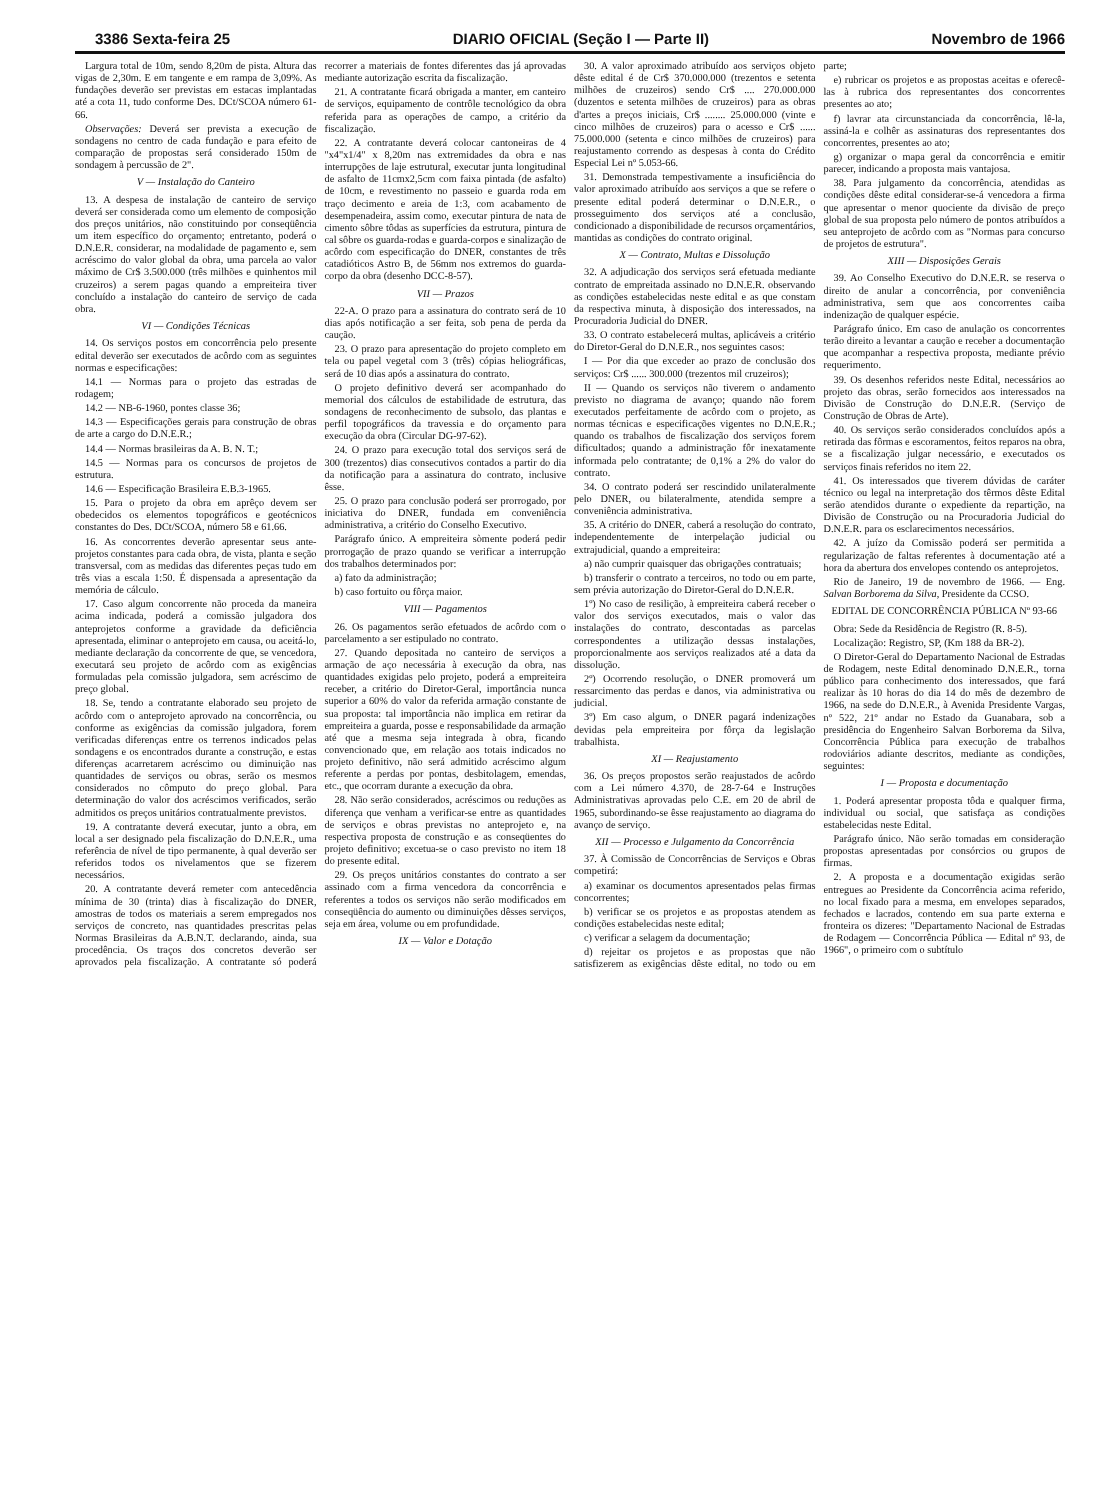3386 Sexta-feira 25 DIARIO OFICIAL (Seção I — Parte II) Novembro de 1966
Largura total de 10m, sendo 8,20m de pista. Altura das vigas de 2,30m. E em tangente e em rampa de 3,09%. As fundações deverão ser previstas em estacas implantadas até a cota 11, tudo conforme Des. DCt/SCOA número 61-66.
Observações: Deverá ser prevista a execução de sondagens no centro de cada fundação e para efeito de comparação de propostas será considerado 150m de sondagem à percussão de 2".
V — Instalação do Canteiro
13. A despesa de instalação de canteiro de serviço deverá ser considerada como um elemento de composição dos preços unitários, não constituindo por conseqüência um item específico do orçamento; entretanto, poderá o D.N.E.R. considerar, na modalidade de pagamento e, sem acréscimo do valor global da obra, uma parcela ao valor máximo de Cr$ 3.500.000 (três milhões e quinhentos mil cruzeiros) a serem pagas quando a empreiteira tiver concluído a instalação do canteiro de serviço de cada obra.
VI — Condições Técnicas
14. Os serviços postos em concorrência pelo presente edital deverão ser executados de acôrdo com as seguintes normas e especificações:
14.1 — Normas para o projeto das estradas de rodagem;
14.2 — NB-6-1960, pontes classe 36;
14.3 — Especificações gerais para construção de obras de arte a cargo do D.N.E.R.;
14.4 — Normas brasileiras da A. B. N. T.;
14.5 — Normas para os concursos de projetos de estrutura.
14.6 — Especificação Brasileira E.B.3-1965.
15. Para o projeto da obra em aprêço devem ser obedecidos os elementos topográficos e geotécnicos constantes do Des. DCt/SCOA, número 58 e 61.66.
16. As concorrentes deverão apresentar seus ante-projetos constantes para cada obra, de vista, planta e seção transversal, com as medidas das diferentes peças tudo em três vias a escala 1:50. É dispensada a apresentação da memória de cálculo.
17. Caso algum concorrente não proceda da maneira acima indicada, poderá a comissão julgadora dos anteprojetos conforme a gravidade da deficiência apresentada, eliminar o anteprojeto em causa, ou aceitá-lo, mediante declaração da concorrente de que, se vencedora, executará seu projeto de acôrdo com as exigências formuladas pela comissão julgadora, sem acréscimo de preço global.
18. Se, tendo a contratante elaborado seu projeto de acôrdo com o anteprojeto aprovado na concorrência, ou conforme as exigências da comissão julgadora, forem verificadas diferenças entre os terrenos indicados pelas sondagens e os encontrados durante a construção, e estas diferenças acarretarem acréscimo ou diminuição nas quantidades de serviços ou obras, serão os mesmos considerados no cômputo do preço global. Para determinação do valor dos acréscimos verificados, serão admitidos os preços unitários contratualmente previstos.
19. A contratante deverá executar, junto a obra, em local a ser designado pela fiscalização do D.N.E.R., uma referência de nível de tipo permanente, à qual deverão ser referidos todos os nivelamentos que se fizerem necessários.
20. A contratante deverá remeter com antecedência mínima de 30 (trinta) dias à fiscalização do DNER, amostras de todos os materiais a serem empregados nos serviços de concreto, nas quantidades prescritas pelas Normas Brasileiras da A.B.N.T. declarando, ainda, sua procedência. Os traços dos concretos deverão ser aprovados pela fiscalização. A contratante só poderá recorrer a materiais de fontes diferentes das já aprovadas mediante autorização escrita da fiscalização.
21. A contratante ficará obrigada a manter, em canteiro de serviços, equipamento de contrôle tecnológico da obra referida para as operações de campo, a critério da fiscalização.
22. A contratante deverá colocar cantoneiras de 4 "x4"x1/4" x 8,20m nas extremidades da obra e nas interrupções de laje estrutural, executar junta longitudinal de asfalto de 11cmx2,5cm com faixa pintada (de asfalto) de 10cm, e revestimento no passeio e guarda roda em traço decimento e areia de 1:3, com acabamento de desempenadeira, assim como, executar pintura de nata de cimento sôbre tôdas as superfícies da estrutura, pintura de cal sôbre os guarda-rodas e guarda-corpos e sinalização de acôrdo com especificação do DNER, constantes de três catadióticos Astro B, de 56mm nos extremos do guarda-corpo da obra (desenho DCC-8-57).
VII — Prazos
22-A. O prazo para a assinatura do contrato será de 10 dias após notificação a ser feita, sob pena de perda da caução.
23. O prazo para apresentação do projeto completo em tela ou papel vegetal com 3 (três) cópias heliográficas, será de 10 dias após a assinatura do contrato.
O projeto definitivo deverá ser acompanhado do memorial dos cálculos de estabilidade de estrutura, das sondagens de reconhecimento de subsolo, das plantas e perfil topográficos da travessia e do orçamento para execução da obra (Circular DG-97-62).
24. O prazo para execução total dos serviços será de 300 (trezentos) dias consecutivos contados a partir do dia da notificação para a assinatura do contrato, inclusive êsse.
25. O prazo para conclusão poderá ser prorrogado, por iniciativa do DNER, fundada em conveniência administrativa, a critério do Conselho Executivo.
Parágrafo único. A empreiteira sòmente poderá pedir prorrogação de prazo quando se verificar a interrupção dos trabalhos determinados por:
a) fato da administração;
b) caso fortuito ou fôrça maior.
VIII — Pagamentos
26. Os pagamentos serão efetuados de acôrdo com o parcelamento a ser estipulado no contrato.
27. Quando depositada no canteiro de serviços a armação de aço necessária à execução da obra, nas quantidades exigidas pelo projeto, poderá a empreiteira receber, a critério do Diretor-Geral, importância nunca superior a 60% do valor da referida armação constante de sua proposta: tal importância não implica em retirar da empreiteira a guarda, posse e responsabilidade da armação até que a mesma seja integrada à obra, ficando convencionado que, em relação aos totais indicados no projeto definitivo, não será admitido acréscimo algum referente a perdas por pontas, desbitolagem, emendas, etc., que ocorram durante a execução da obra.
28. Não serão considerados, acréscimos ou reduções as diferença que venham a verificar-se entre as quantidades de serviços e obras previstas no anteprojeto e, na respectiva proposta de construção e as conseqüentes do projeto definitivo; excetua-se o caso previsto no item 18 do presente edital.
29. Os preços unitários constantes do contrato a ser assinado com a firma vencedora da concorrência e referentes a todos os serviços não serão modificados em conseqüência do aumento ou diminuições dêsses serviços, seja em área, volume ou em profundidade.
IX — Valor e Dotação
30. A valor aproximado atribuído aos serviços objeto dêste edital é de Cr$ 370.000.000 (trezentos e setenta milhões de cruzeiros) sendo Cr$ .... 270.000.000 (duzentos e setenta milhões de cruzeiros) para as obras d'artes a preços iniciais, Cr$ ........ 25.000.000 (vinte e cinco milhões de cruzeiros) para o acesso e Cr$ ...... 75.000.000 (setenta e cinco milhões de cruzeiros) para reajustamento correndo as despesas à conta do Crédito Especial Lei nº 5.053-66.
31. Demonstrada tempestivamente a insuficiência do valor aproximado atribuído aos serviços a que se refere o presente edital poderá determinar o D.N.E.R., o prosseguimento dos serviços até a conclusão, condicionado a disponibilidade de recursos orçamentários, mantidas as condições do contrato original.
X — Contrato, Multas e Dissolução
32. A adjudicação dos serviços será efetuada mediante contrato de empreitada assinado no D.N.E.R. observando as condições estabelecidas neste edital e as que constam da respectiva minuta, à disposição dos interessados, na Procuradoria Judicial do DNER.
33. O contrato estabelecerá multas, aplicáveis a critério do Diretor-Geral do D.N.E.R., nos seguintes casos:
I — Por dia que exceder ao prazo de conclusão dos serviços: Cr$ ...... 300.000 (trezentos mil cruzeiros);
II — Quando os serviços não tiverem o andamento previsto no diagrama de avanço; quando não forem executados perfeitamente de acôrdo com o projeto, as normas técnicas e especificações vigentes no D.N.E.R.; quando os trabalhos de fiscalização dos serviços forem dificultados; quando a administração fôr inexatamente informada pelo contratante; de 0,1% a 2% do valor do contrato.
34. O contrato poderá ser rescindido unilateralmente pelo DNER, ou bilateralmente, atendida sempre a conveniência administrativa.
35. A critério do DNER, caberá a resolução do contrato, independentemente de interpelação judicial ou extrajudicial, quando a empreiteira:
a) não cumprir quaisquer das obrigações contratuais;
b) transferir o contrato a terceiros, no todo ou em parte, sem prévia autorização do Diretor-Geral do D.N.E.R.
1º) No caso de resilição, à empreiteira caberá receber o valor dos serviços executados, mais o valor das instalações do contrato, descontadas as parcelas correspondentes a utilização dessas instalações, proporcionalmente aos serviços realizados até a data da dissolução.
2º) Ocorrendo resolução, o DNER promoverá um ressarcimento das perdas e danos, via administrativa ou judicial.
3º) Em caso algum, o DNER pagará indenizações devidas pela empreiteira por fôrça da legislação trabalhista.
XI — Reajustamento
36. Os preços propostos serão reajustados de acôrdo com a Lei número 4.370, de 28-7-64 e Instruções Administrativas aprovadas pelo C.E. em 20 de abril de 1965, subordinando-se êsse reajustamento ao diagrama do avanço de serviço.
XII — Processo e Julgamento da Concorrência
37. À Comissão de Concorrências de Serviços e Obras competirá:
a) examinar os documentos apresentados pelas firmas concorrentes;
b) verificar se os projetos e as propostas atendem as condições estabelecidas neste edital;
c) verificar a selagem da documentação;
d) rejeitar os projetos e as propostas que não satisfizerem as exigências dêste edital, no todo ou em parte;
e) rubricar os projetos e as propostas aceitas e oferecê-las à rubrica dos representantes dos concorrentes presentes ao ato;
f) lavrar ata circunstanciada da concorrência, lê-la, assiná-la e colhêr as assinaturas dos representantes dos concorrentes, presentes ao ato;
g) organizar o mapa geral da concorrência e emitir parecer, indicando a proposta mais vantajosa.
38. Para julgamento da concorrência, atendidas as condições dêste edital considerar-se-á vencedora a firma que apresentar o menor quociente da divisão de preço global de sua proposta pelo número de pontos atribuídos a seu anteprojeto de acôrdo com as "Normas para concurso de projetos de estrutura".
XIII — Disposições Gerais
39. Ao Conselho Executivo do D.N.E.R. se reserva o direito de anular a concorrência, por conveniência administrativa, sem que aos concorrentes caiba indenização de qualquer espécie.
Parágrafo único. Em caso de anulação os concorrentes terão direito a levantar a caução e receber a documentação que acompanhar a respectiva proposta, mediante prévio requerimento.
39. Os desenhos referidos neste Edital, necessários ao projeto das obras, serão fornecidos aos interessados na Divisão de Construção do D.N.E.R. (Serviço de Construção de Obras de Arte).
40. Os serviços serão considerados concluídos após a retirada das fôrmas e escoramentos, feitos reparos na obra, se a fiscalização julgar necessário, e executados os serviços finais referidos no item 22.
41. Os interessados que tiverem dúvidas de caráter técnico ou legal na interpretação dos têrmos dêste Edital serão atendidos durante o expediente da repartição, na Divisão de Construção ou na Procuradoria Judicial do D.N.E.R. para os esclarecimentos necessários.
42. A juízo da Comissão poderá ser permitida a regularização de faltas referentes à documentação até a hora da abertura dos envelopes contendo os anteprojetos.
Rio de Janeiro, 19 de novembro de 1966. — Eng. Salvan Borborema da Silva, Presidente da CCSO.
EDITAL DE CONCORRÊNCIA PÚBLICA Nº 93-66
Obra: Sede da Residência de Registro (R. 8-5).
Localização: Registro, SP, (Km 188 da BR-2).
O Diretor-Geral do Departamento Nacional de Estradas de Rodagem, neste Edital denominado D.N.E.R., torna público para conhecimento dos interessados, que fará realizar às 10 horas do dia 14 do mês de dezembro de 1966, na sede do D.N.E.R., à Avenida Presidente Vargas, nº 522, 21º andar no Estado da Guanabara, sob a presidência do Engenheiro Salvan Borborema da Silva, Concorrência Pública para execução de trabalhos rodoviários adiante descritos, mediante as condições, seguintes:
I — Proposta e documentação
1. Poderá apresentar proposta tôda e qualquer firma, individual ou social, que satisfaça as condições estabelecidas neste Edital.
Parágrafo único. Não serão tomadas em consideração propostas apresentadas por consórcios ou grupos de firmas.
2. A proposta e a documentação exigidas serão entregues ao Presidente da Concorrência acima referido, no local fixado para a mesma, em envelopes separados, fechados e lacrados, contendo em sua parte externa e fronteira os dizeres: "Departamento Nacional de Estradas de Rodagem — Concorrência Pública — Edital nº 93, de 1966", o primeiro com o subtítulo